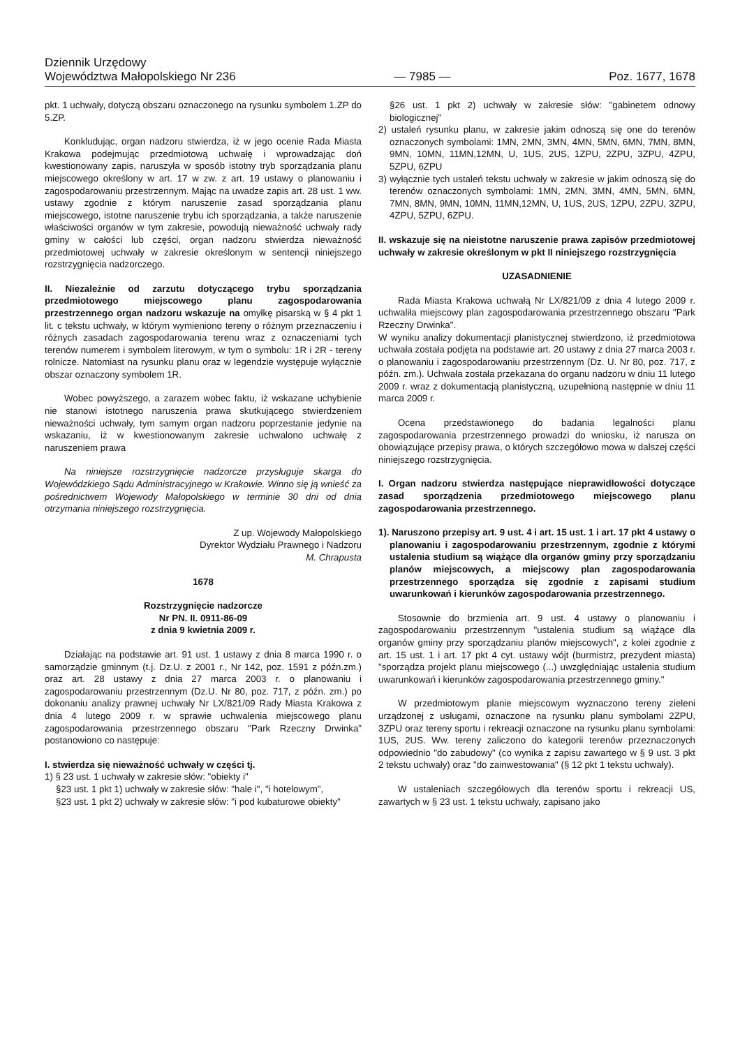Dziennik Urzędowy
Województwa Małopolskiego Nr 236
— 7985 —
Poz. 1677, 1678
pkt. 1 uchwały, dotyczą obszaru oznaczonego na rysunku symbolem 1.ZP do 5.ZP.
Konkludując, organ nadzoru stwierdza, iż w jego ocenie Rada Miasta Krakowa podejmując przedmiotową uchwałę i wprowadzając doń kwestionowany zapis, naruszyła w sposób istotny tryb sporządzania planu miejscowego określony w art. 17 w zw. z art. 19 ustawy o planowaniu i zagospodarowaniu przestrzennym. Mając na uwadze zapis art. 28 ust. 1 ww. ustawy zgodnie z którym naruszenie zasad sporządzania planu miejscowego, istotne naruszenie trybu ich sporządzania, a także naruszenie właściwości organów w tym zakresie, powodują nieważność uchwały rady gminy w całości lub części, organ nadzoru stwierdza nieważność przedmiotowej uchwały w zakresie określonym w sentencji niniejszego rozstrzygnięcia nadzorczego.
II. Niezależnie od zarzutu dotyczącego trybu sporządzania przedmiotowego miejscowego planu zagospodarowania przestrzennego organ nadzoru wskazuje na omyłkę pisarską w § 4 pkt 1 lit. c tekstu uchwały, w którym wymieniono tereny o różnym przeznaczeniu i różnych zasadach zagospodarowania terenu wraz z oznaczeniami tych terenów numerem i symbolem literowym, w tym o symbolu: 1R i 2R - tereny rolnicze. Natomiast na rysunku planu oraz w legendzie występuje wyłącznie obszar oznaczony symbolem 1R.
Wobec powyższego, a zarazem wobec faktu, iż wskazane uchybienie nie stanowi istotnego naruszenia prawa skutkującego stwierdzeniem nieważności uchwały, tym samym organ nadzoru poprzestanie jedynie na wskazaniu, iż w kwestionowanym zakresie uchwalono uchwałę z naruszeniem prawa
Na niniejsze rozstrzygnięcie nadzorcze przysługuje skarga do Wojewódzkiego Sądu Administracyjnego w Krakowie. Winno się ją wnieść za pośrednictwem Wojewody Małopolskiego w terminie 30 dni od dnia otrzymania niniejszego rozstrzygnięcia.
Z up. Wojewody Małopolskiego
Dyrektor Wydziału Prawnego i Nadzoru
M. Chrapusta
1678
Rozstrzygnięcie nadzorcze
Nr PN. II. 0911-86-09
z dnia 9 kwietnia 2009 r.
Działając na podstawie art. 91 ust. 1 ustawy z dnia 8 marca 1990 r. o samorządzie gminnym (t.j. Dz.U. z 2001 r., Nr 142, poz. 1591 z późn.zm.) oraz art. 28 ustawy z dnia 27 marca 2003 r. o planowaniu i zagospodarowaniu przestrzennym (Dz.U. Nr 80, poz. 717, z późn. zm.) po dokonaniu analizy prawnej uchwały Nr LX/821/09 Rady Miasta Krakowa z dnia 4 lutego 2009 r. w sprawie uchwalenia miejscowego planu zagospodarowania przestrzennego obszaru "Park Rzeczny Drwinka" postanowiono co następuje:
I. stwierdza się nieważność uchwały w części tj.
1) § 23 ust. 1 uchwały w zakresie słów: "obiekty i"
§23 ust. 1 pkt 1) uchwały w zakresie słów: "hale i", "i hotelowym",
§23 ust. 1 pkt 2) uchwały w zakresie słów: "i pod kubaturowe obiekty"
§26 ust. 1 pkt 2) uchwały w zakresie słów: "gabinetem odnowy biologicznej"
2) ustaleń rysunku planu, w zakresie jakim odnoszą się one do terenów oznaczonych symbolami: 1MN, 2MN, 3MN, 4MN, 5MN, 6MN, 7MN, 8MN, 9MN, 10MN, 11MN,12MN, U, 1US, 2US, 1ZPU, 2ZPU, 3ZPU, 4ZPU, 5ZPU, 6ZPU
3) wyłącznie tych ustaleń tekstu uchwały w zakresie w jakim odnoszą się do terenów oznaczonych symbolami: 1MN, 2MN, 3MN, 4MN, 5MN, 6MN, 7MN, 8MN, 9MN, 10MN, 11MN,12MN, U, 1US, 2US, 1ZPU, 2ZPU, 3ZPU, 4ZPU, 5ZPU, 6ZPU.
II. wskazuje się na nieistotne naruszenie prawa zapisów przedmiotowej uchwały w zakresie określonym w pkt II niniejszego rozstrzygnięcia
UZASADNIENIE
Rada Miasta Krakowa uchwałą Nr LX/821/09 z dnia 4 lutego 2009 r. uchwaliła miejscowy plan zagospodarowania przestrzennego obszaru "Park Rzeczny Drwinka".
W wyniku analizy dokumentacji planistycznej stwierdzono, iż przedmiotowa uchwała została podjęta na podstawie art. 20 ustawy z dnia 27 marca 2003 r. o planowaniu i zagospodarowaniu przestrzennym (Dz. U. Nr 80, poz. 717, z późn. zm.). Uchwała została przekazana do organu nadzoru w dniu 11 lutego 2009 r. wraz z dokumentacją planistyczną, uzupełnioną następnie w dniu 11 marca 2009 r.
Ocena przedstawionego do badania legalności planu zagospodarowania przestrzennego prowadzi do wniosku, iż narusza on obowiązujące przepisy prawa, o których szczegółowo mowa w dalszej części niniejszego rozstrzygnięcia.
I. Organ nadzoru stwierdza następujące nieprawidłowości dotyczące zasad sporządzenia przedmiotowego miejscowego planu zagospodarowania przestrzennego.
1). Naruszono przepisy art. 9 ust. 4 i art. 15 ust. 1 i art. 17 pkt 4 ustawy o planowaniu i zagospodarowaniu przestrzennym, zgodnie z którymi ustalenia studium są wiążące dla organów gminy przy sporządzaniu planów miejscowych, a miejscowy plan zagospodarowania przestrzennego sporządza się zgodnie z zapisami studium uwarunkowań i kierunków zagospodarowania przestrzennego.
Stosownie do brzmienia art. 9 ust. 4 ustawy o planowaniu i zagospodarowaniu przestrzennym "ustalenia studium są wiążące dla organów gminy przy sporządzaniu planów miejscowych", z kolei zgodnie z art. 15 ust. 1 i art. 17 pkt 4 cyt. ustawy wójt (burmistrz, prezydent miasta) "sporządza projekt planu miejscowego (...) uwzględniając ustalenia studium uwarunkowań i kierunków zagospodarowania przestrzennego gminy."
W przedmiotowym planie miejscowym wyznaczono tereny zieleni urządzonej z usługami, oznaczone na rysunku planu symbolami 2ZPU, 3ZPU oraz tereny sportu i rekreacji oznaczone na rysunku planu symbolami: 1US, 2US. Ww. tereny zaliczono do kategorii terenów przeznaczonych odpowiednio "do zabudowy" (co wynika z zapisu zawartego w § 9 ust. 3 pkt 2 tekstu uchwały) oraz "do zainwestowania" (§ 12 pkt 1 tekstu uchwały).
W ustaleniach szczegółowych dla terenów sportu i rekreacji US, zawartych w § 23 ust. 1 tekstu uchwały, zapisano jako